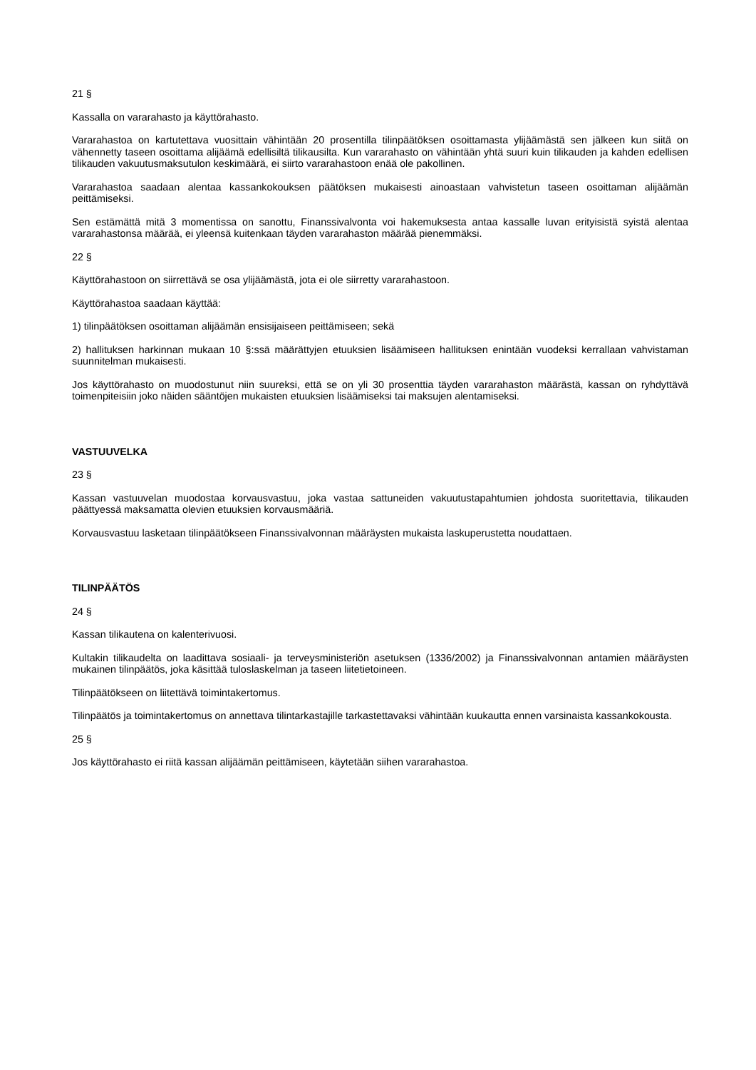21 §
Kassalla on vararahasto ja käyttörahasto.
Vararahastoa on kartutettava vuosittain vähintään 20 prosentilla tilinpäätöksen osoittamasta ylijäämästä sen jälkeen kun siitä on vähennetty taseen osoittama alijäämä edellisiltä tilikausilta. Kun vararahasto on vähintään yhtä suuri kuin tilikauden ja kahden edellisen tilikauden vakuutusmaksutulon keskimäärä, ei siirto vararahastoon enää ole pakollinen.
Vararahastoa saadaan alentaa kassankokouksen päätöksen mukaisesti ainoastaan vahvistetun taseen osoittaman alijäämän peittämiseksi.
Sen estämättä mitä 3 momentissa on sanottu, Finanssivalvonta voi hakemuksesta antaa kassalle luvan erityisistä syistä alentaa vararahastonsa määrää, ei yleensä kuitenkaan täyden vararahaston määrää pienemmäksi.
22 §
Käyttörahastoon on siirrettävä se osa ylijäämästä, jota ei ole siirretty vararahastoon.
Käyttörahastoa saadaan käyttää:
1) tilinpäätöksen osoittaman alijäämän ensisijaiseen peittämiseen; sekä
2) hallituksen harkinnan mukaan 10 §:ssä määrättyjen etuuksien lisäämiseen hallituksen enintään vuodeksi kerrallaan vahvistaman suunnitelman mukaisesti.
Jos käyttörahasto on muodostunut niin suureksi, että se on yli 30 prosenttia täyden vararahaston määrästä, kassan on ryhdyttävä toimenpiteisiin joko näiden sääntöjen mukaisten etuuksien lisäämiseksi tai maksujen alentamiseksi.
VASTUUVELKA
23 §
Kassan vastuuvelan muodostaa korvausvastuu, joka vastaa sattuneiden vakuutustapahtumien johdosta suoritettavia, tilikauden päättyessä maksamatta olevien etuuksien korvausmääriä.
Korvausvastuu lasketaan tilinpäätökseen Finanssivalvonnan määräysten mukaista laskuperustetta noudattaen.
TILINPÄÄTÖS
24 §
Kassan tilikautena on kalenterivuosi.
Kultakin tilikaudelta on laadittava sosiaali- ja terveysministeriön asetuksen (1336/2002) ja Finanssivalvonnan antamien määräysten mukainen tilinpäätös, joka käsittää tuloslaskelman ja taseen liitetietoineen.
Tilinpäätökseen on liitettävä toimintakertomus.
Tilinpäätös ja toimintakertomus on annettava tilintarkastajille tarkastettavaksi vähintään kuukautta ennen varsinaista kassankokousta.
25 §
Jos käyttörahasto ei riitä kassan alijäämän peittämiseen, käytetään siihen vararahastoa.